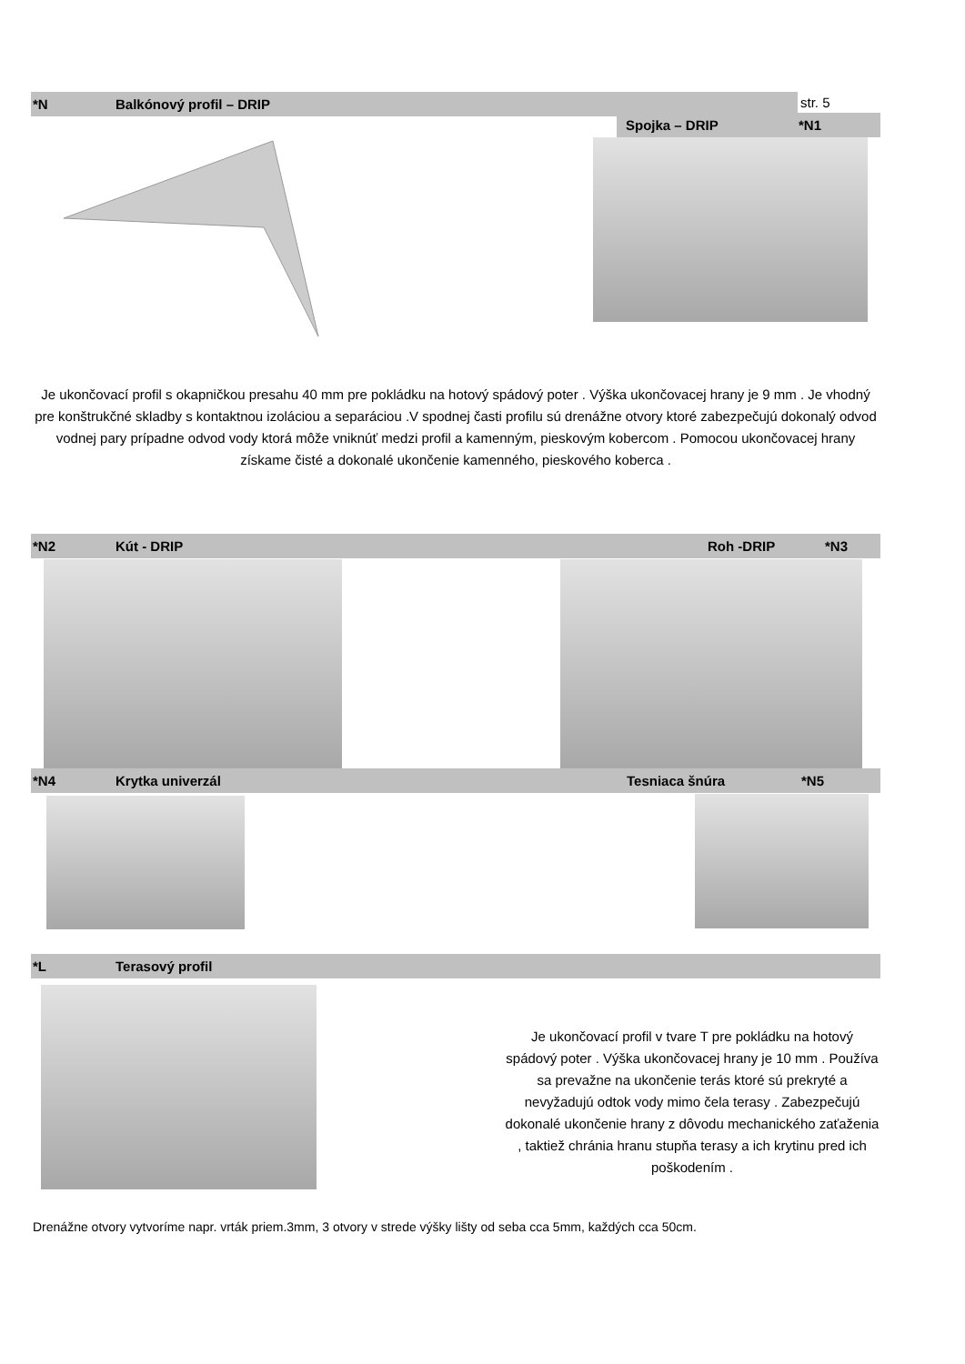*N Balkónový profil – DRIP str. 5
Spojka – DRIP *N1
Je ukončovací profil s okapničkou presahu 40 mm pre pokládku na hotový spádový poter . Výška ukončovacej hrany je 9 mm . Je vhodný pre konštrukčné skladby s kontaktnou izoláciou a separáciou .V spodnej časti profilu sú drenážne otvory ktoré zabezpečujú dokonalý odvod vodnej pary prípadne odvod vody ktorá môže vniknúť medzi profil a kamenným, pieskovým kobercom . Pomocou ukončovacej hrany získame čisté a dokonalé ukončenie kamenného, pieskového koberca .
*N2 Kút - DRIP Roh -DRIP *N3
*N4 Krytka univerzál Tesniaca šnúra *N5
*L Terasový profil
Je ukončovací profil v tvare T pre pokládku na hotový spádový poter . Výška ukončovacej hrany je 10 mm . Používa sa prevažne na ukončenie terás ktoré sú prekryté a nevyžadujú odtok vody mimo čela terasy . Zabezpečujú dokonalé ukončenie hrany z dôvodu mechanického zaťaženia , taktiež chránia hranu stupňa terasy a ich krytinu pred ich poškodením .
Drenážne otvory vytvoríme napr. vrták priem.3mm, 3 otvory v strede výšky lišty od seba cca 5mm, každých cca 50cm.